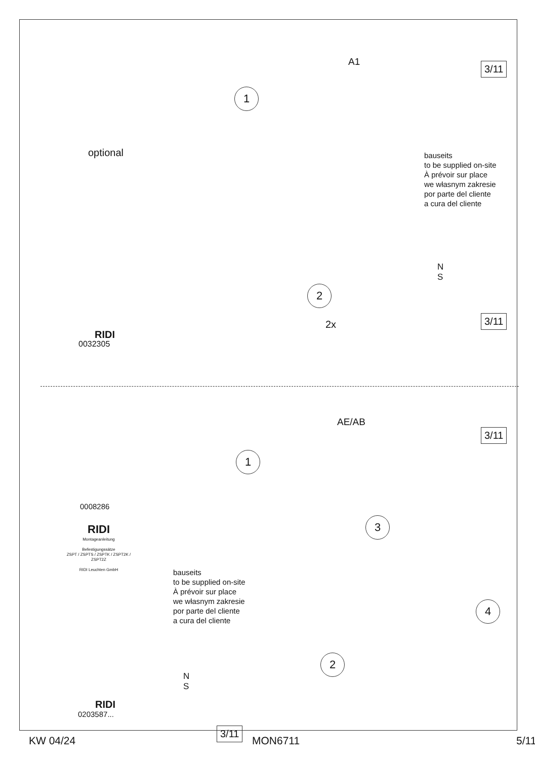3/11
A1
1
optional
bauseits
to be supplied on-site
À prévoir sur place
we własnym zakresie
por parte del cliente
a cura del cliente
N
S
2
2x
3/11
RIDI
0032305
AE/AB
3/11
1
0008286
RIDI
Montageanleitung
Befestigungssätze
ZSPT / ZSPTS / ZSPTK / ZSPT2K / ZSPT2Z
RIDI Leuchten GmbH
3
bauseits
to be supplied on-site
À prévoir sur place
we własnym zakresie
por parte del cliente
a cura del cliente
4
2
N
S
RIDI
0203587...
3/11
KW 04/24 MON6711 5/11